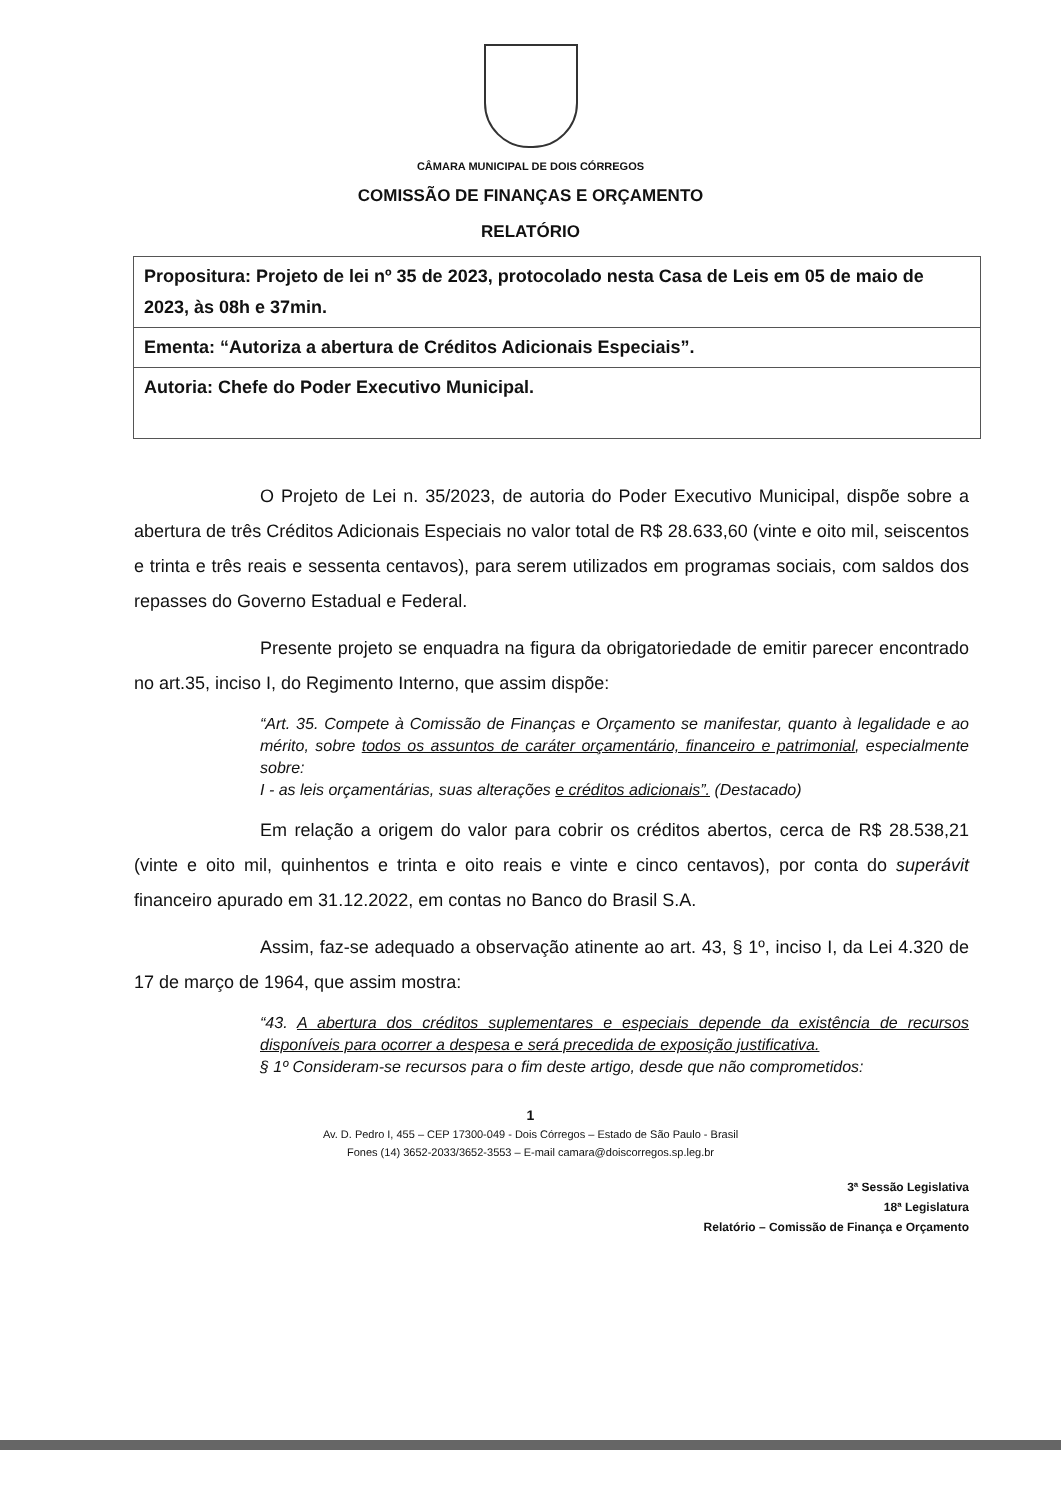CÂMARA MUNICIPAL DE DOIS CÓRREGOS
COMISSÃO DE FINANÇAS E ORÇAMENTO
RELATÓRIO
| Propositura: Projeto de lei nº 35 de 2023, protocolado nesta Casa de Leis em 05 de maio de 2023, às 08h e 37min. |
| Ementa: “Autoriza a abertura de Créditos Adicionais Especiais”. |
| Autoria: Chefe do Poder Executivo Municipal. |
O Projeto de Lei n. 35/2023, de autoria do Poder Executivo Municipal, dispõe sobre a abertura de três Créditos Adicionais Especiais no valor total de R$ 28.633,60 (vinte e oito mil, seiscentos e trinta e três reais e sessenta centavos), para serem utilizados em programas sociais, com saldos dos repasses do Governo Estadual e Federal.
Presente projeto se enquadra na figura da obrigatoriedade de emitir parecer encontrado no art.35, inciso I, do Regimento Interno, que assim dispõe:
“Art. 35. Compete à Comissão de Finanças e Orçamento se manifestar, quanto à legalidade e ao mérito, sobre todos os assuntos de caráter orçamentário, financeiro e patrimonial, especialmente sobre:
I - as leis orçamentárias, suas alterações e créditos adicionais”. (Destacado)
Em relação a origem do valor para cobrir os créditos abertos, cerca de R$ 28.538,21 (vinte e oito mil, quinhentos e trinta e oito reais e vinte e cinco centavos), por conta do superávit financeiro apurado em 31.12.2022, em contas no Banco do Brasil S.A.
Assim, faz-se adequado a observação atinente ao art. 43, § 1º, inciso I, da Lei 4.320 de 17 de março de 1964, que assim mostra:
“43. A abertura dos créditos suplementares e especiais depende da existência de recursos disponíveis para ocorrer a despesa e será precedida de exposição justificativa.
§ 1º Consideram-se recursos para o fim deste artigo, desde que não comprometidos:
1
Av. D. Pedro I, 455 – CEP 17300-049 - Dois Córregos – Estado de São Paulo - Brasil
Fones (14) 3652-2033/3652-3553 – E-mail camara@doiscorregos.sp.leg.br
3ª Sessão Legislativa
18ª Legislatura
Relatório – Comissão de Finança e Orçamento